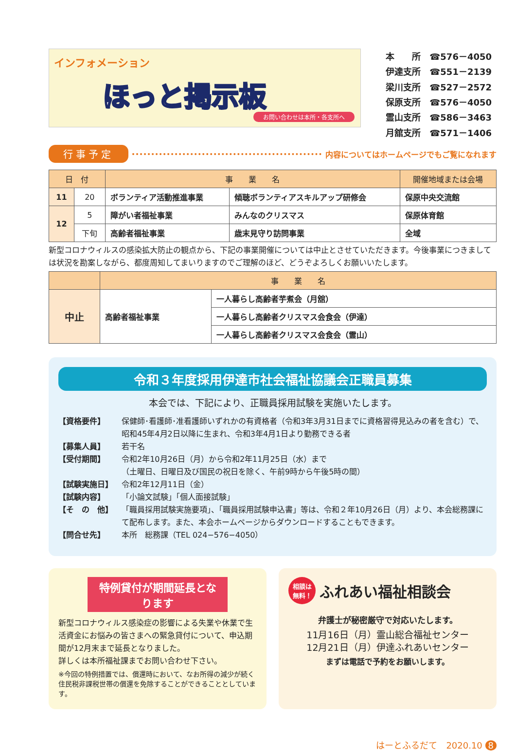インフォメーション
ほっと掲示板
お問い合わせは本所・各支所へ
| 本 所 | ☎576－4050 |
| 伊達支所 | ☎551－2139 |
| 梁川支所 | ☎527－2572 |
| 保原支所 | ☎576－4050 |
| 霊山支所 | ☎586－3463 |
| 月舘支所 | ☎571－1406 |
行事予定 内容についてはホームページでもご覧になれます
| 日 付 | | 事 業 名 | | 開催地域または会場 |
| --- | --- | --- | --- | --- |
| 11 | 20 | ボランティア活動推進事業 | 傾聴ボランティアスキルアップ研修会 | 保原中央交流館 |
| 12 | 5 | 障がい者福祉事業 | みんなのクリスマス | 保原体育館 |
| | 下旬 | 高齢者福祉事業 | 歳末見守り訪問事業 | 全域 |
新型コロナウィルスの感染拡大防止の観点から、下記の事業開催については中止とさせていただきます。今後事業につきましては状況を勘案しながら、都度周知してまいりますのでご理解のほど、どうぞよろしくお願いいたします。
| | 事 業 名 | |
| --- | --- | --- |
| 中止 | 高齢者福祉事業 | 一人暮らし高齢者芋煮会（月舘） |
| | | 一人暮らし高齢者クリスマス会食会（伊達） |
| | | 一人暮らし高齢者クリスマス会食会（霊山） |
令和３年度採用伊達市社会福祉協議会正職員募集
本会では、下記により、正職員採用試験を実施いたします。
【資格要件】
保健師･看護師･准看護師いずれかの有資格者（令和3年3月31日までに資格習得見込みの者を含む）で、昭和45年4月2日以降に生まれ、令和3年4月1日より勤務できる者
【募集人員】
若干名
【受付期間】
令和2年10月26日（月）から令和2年11月25日（水）まで
（土曜日、日曜日及び国民の祝日を除く、午前9時から午後5時の間）
【試験実施日】
令和2年12月11日（金）
【試験内容】
「小論文試験」「個人面接試験」
【そ　の　他】
「職員採用試験実施要項」、「職員採用試験申込書」等は、令和２年10月26日（月）より、本会総務課にて配布します。また、本会ホームページからダウンロードすることもできます。
【問合せ先】
本所　総務課（TEL 024−576−4050）
特例貸付が期間延長となります
新型コロナウィルス感染症の影響による失業や休業で生活資金にお悩みの皆さまへの緊急貸付について、申込期間が12月末まで延長となりました。
詳しくは本所福祉課までお問い合わせ下さい。
※今回の特例措置では、償還時において、なお所得の減少が続く住民税非課税世帯の償還を免除することができることとしています。
相談は
無料！ ふれあい福祉相談会
弁護士が秘密厳守で対応いたします。
11月16日（月）霊山総合福祉センター
12月21日（月）伊達ふれあいセンター
まずは電話で予約をお願いします。
はーとふるだて　2020.10 8